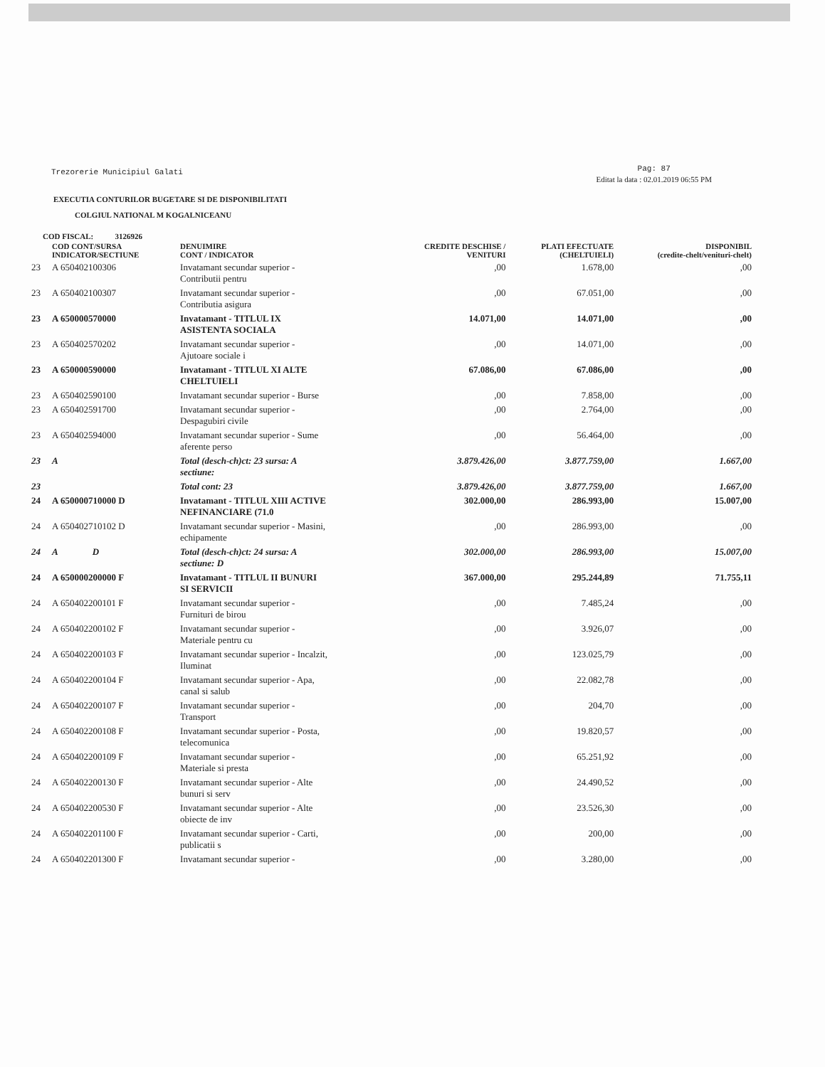Trezorerie Municipiul Galati Pag: 87
Editat la data : 02.01.2019 06:55 PM
EXECUTIA CONTURILOR BUGETARE SI DE DISPONIBILITATI
COLGIUL NATIONAL M KOGALNICEANU
COD FISCAL: 3126926
| | COD CONT/SURSA INDICATOR/SECTIUNE | DENUIMIRE CONT / INDICATOR | CREDITE DESCHISE / VENITURI | PLATI EFECTUATE (CHELTUIELI) | DISPONIBIL (credite-chelt/venituri-chelt) |
| --- | --- | --- | --- | --- | --- |
| 23 | A 650402100306 | Invatamant secundar superior - Contributii pentru | ,00 | 1.678,00 | ,00 |
| 23 | A 650402100307 | Invatamant secundar superior - Contributia asigura | ,00 | 67.051,00 | ,00 |
| 23 | A 650000570000 | Invatamant - TITLUL IX ASISTENTA SOCIALA | 14.071,00 | 14.071,00 | ,00 |
| 23 | A 650402570202 | Invatamant secundar superior - Ajutoare sociale i | ,00 | 14.071,00 | ,00 |
| 23 | A 650000590000 | Invatamant - TITLUL XI ALTE CHELTUIELI | 67.086,00 | 67.086,00 | ,00 |
| 23 | A 650402590100 | Invatamant secundar superior - Burse | ,00 | 7.858,00 | ,00 |
| 23 | A 650402591700 | Invatamant secundar superior - Despagubiri civile | ,00 | 2.764,00 | ,00 |
| 23 | A 650402594000 | Invatamant secundar superior - Sume aferente perso | ,00 | 56.464,00 | ,00 |
| 23 | A | Total (desch-ch)ct: 23 sursa: A sectiune: | 3.879.426,00 | 3.877.759,00 | 1.667,00 |
| 23 | | Total cont: 23 | 3.879.426,00 | 3.877.759,00 | 1.667,00 |
| 24 | A 650000710000 D | Invatamant - TITLUL XIII ACTIVE NEFINANCIARE (71.0 | 302.000,00 | 286.993,00 | 15.007,00 |
| 24 | A 650402710102 D | Invatamant secundar superior - Masini, echipamente | ,00 | 286.993,00 | ,00 |
| 24 | A D | Total (desch-ch)ct: 24 sursa: A sectiune: D | 302.000,00 | 286.993,00 | 15.007,00 |
| 24 | A 650000200000 F | Invatamant - TITLUL II BUNURI SI SERVICII | 367.000,00 | 295.244,89 | 71.755,11 |
| 24 | A 650402200101 F | Invatamant secundar superior - Furnituri de birou | ,00 | 7.485,24 | ,00 |
| 24 | A 650402200102 F | Invatamant secundar superior - Materiale pentru cu | ,00 | 3.926,07 | ,00 |
| 24 | A 650402200103 F | Invatamant secundar superior - Incalzit, Iluminat | ,00 | 123.025,79 | ,00 |
| 24 | A 650402200104 F | Invatamant secundar superior - Apa, canal si salub | ,00 | 22.082,78 | ,00 |
| 24 | A 650402200107 F | Invatamant secundar superior - Transport | ,00 | 204,70 | ,00 |
| 24 | A 650402200108 F | Invatamant secundar superior - Posta, telecomunica | ,00 | 19.820,57 | ,00 |
| 24 | A 650402200109 F | Invatamant secundar superior - Materiale si presta | ,00 | 65.251,92 | ,00 |
| 24 | A 650402200130 F | Invatamant secundar superior - Alte bunuri si serv | ,00 | 24.490,52 | ,00 |
| 24 | A 650402200530 F | Invatamant secundar superior - Alte obiecte de inv | ,00 | 23.526,30 | ,00 |
| 24 | A 650402201100 F | Invatamant secundar superior - Carti, publicatii s | ,00 | 200,00 | ,00 |
| 24 | A 650402201300 F | Invatamant secundar superior - | ,00 | 3.280,00 | ,00 |